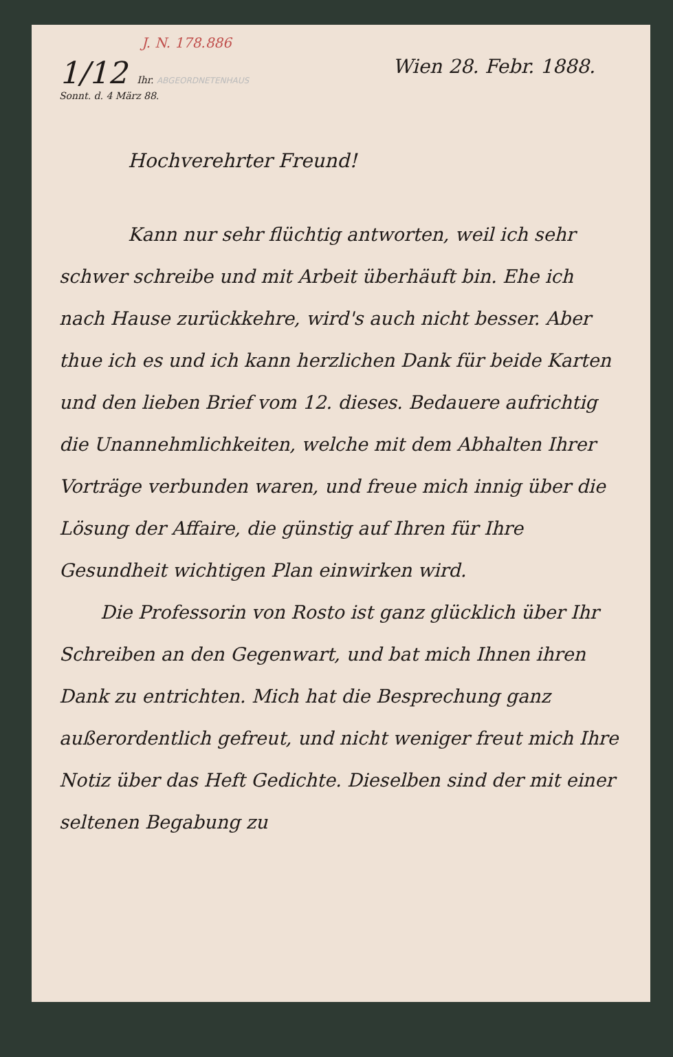J. N. 178.886
1/12 Ihr. ABGEORDNETENHAUS
Sonnt. d. 4 März 88.
Wien 28. Febr. 1888.
Hochverehrter Freund!
Kann nur sehr flüchtig antworten, weil ich sehr schwer schreibe und mit Arbeit überhäuft bin. Ehe ich nach Hause zurückkehre, wird's auch nicht besser. Aber thue ich es und ich kann herzlichen Dank für beide Karten und den lieben Brief vom 12. dieses. Bedauere aufrichtig die Unannehmlichkeiten, welche mit dem Abhalten Ihrer Vorträge verbunden waren, und freue mich innig über die Lösung der Affaire, die günstig auf Ihren für Ihre Gesundheit wichtigen Plan einwirken wird.
Die Professorin von Rosto ist ganz glücklich über Ihr Schreiben an den Gegenwart, und bat mich Ihnen ihren Dank zu entrichten. Mich hat die Besprechung ganz außerordentlich gefreut, und nicht weniger freut mich Ihre Notiz über das Heft Gedichte. Dieselben sind der mit einer seltenen Begabung zu